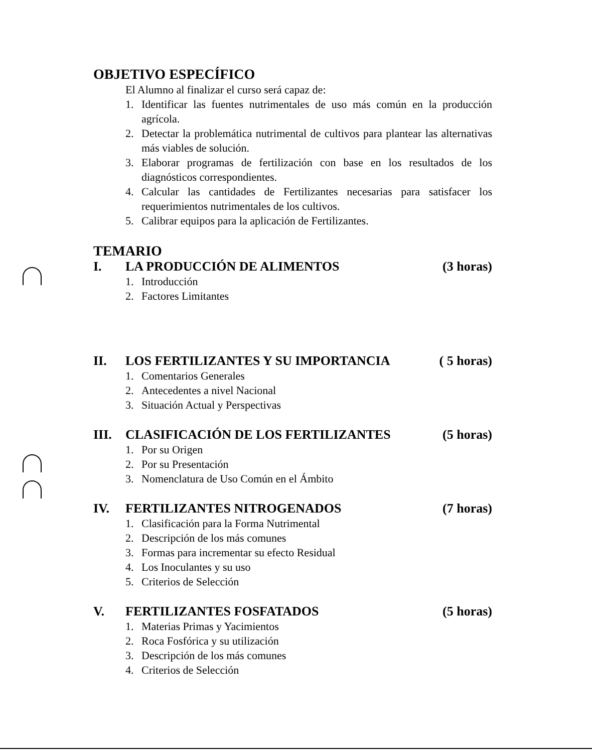OBJETIVO ESPECÍFICO
El Alumno al finalizar el curso será capaz de:
1. Identificar las fuentes nutrimentales de uso más común en la producción agrícola.
2. Detectar la problemática nutrimental de cultivos para plantear las alternativas más viables de solución.
3. Elaborar programas de fertilización con base en los resultados de los diagnósticos correspondientes.
4. Calcular las cantidades de Fertilizantes necesarias para satisfacer los requerimientos nutrimentales de los cultivos.
5. Calibrar equipos para la aplicación de Fertilizantes.
TEMARIO
I. LA PRODUCCIÓN DE ALIMENTOS (3 horas)
1. Introducción
2. Factores Limitantes
II. LOS FERTILIZANTES Y SU IMPORTANCIA ( 5 horas)
1. Comentarios Generales
2. Antecedentes a nivel Nacional
3. Situación Actual y Perspectivas
III. CLASIFICACIÓN DE LOS FERTILIZANTES (5 horas)
1. Por su Origen
2. Por su Presentación
3. Nomenclatura de Uso Común en el Ámbito
IV. FERTILIZANTES NITROGENADOS (7 horas)
1. Clasificación para la Forma Nutrimental
2. Descripción de los más comunes
3. Formas para incrementar su efecto Residual
4. Los Inoculantes y su uso
5. Criterios de Selección
V. FERTILIZANTES FOSFATADOS (5 horas)
1. Materias Primas y Yacimientos
2. Roca Fosfórica y su utilización
3. Descripción de los más comunes
4. Criterios de Selección